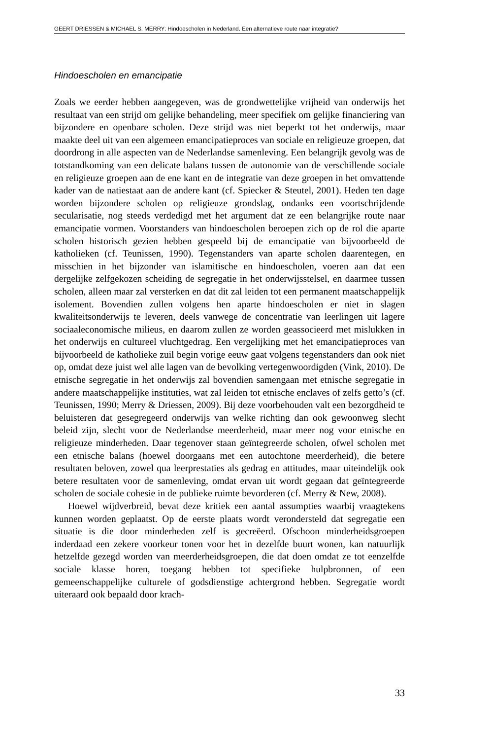GEERT DRIESSEN & MICHAEL S. MERRY: Hindoescholen in Nederland. Een alternatieve route naar integratie?
Hindoescholen en emancipatie
Zoals we eerder hebben aangegeven, was de grondwettelijke vrijheid van onderwijs het resultaat van een strijd om gelijke behandeling, meer specifiek om gelijke financiering van bijzondere en openbare scholen. Deze strijd was niet beperkt tot het onderwijs, maar maakte deel uit van een algemeen emancipatieproces van sociale en religieuze groepen, dat doordrong in alle aspecten van de Nederlandse samenleving. Een belangrijk gevolg was de totstandkoming van een delicate balans tussen de autonomie van de verschillende sociale en religieuze groepen aan de ene kant en de integratie van deze groepen in het omvattende kader van de natiestaat aan de andere kant (cf. Spiecker & Steutel, 2001). Heden ten dage worden bijzondere scholen op religieuze grondslag, ondanks een voortschrijdende secularisatie, nog steeds verdedigd met het argument dat ze een belangrijke route naar emancipatie vormen. Voorstanders van hindoescholen beroepen zich op de rol die aparte scholen historisch gezien hebben gespeeld bij de emancipatie van bijvoorbeeld de katholieken (cf. Teunissen, 1990). Tegenstanders van aparte scholen daarentegen, en misschien in het bijzonder van islamitische en hindoescholen, voeren aan dat een dergelijke zelfgekozen scheiding de segregatie in het onderwijsstelsel, en daarmee tussen scholen, alleen maar zal versterken en dat dit zal leiden tot een permanent maatschappelijk isolement. Bovendien zullen volgens hen aparte hindoescholen er niet in slagen kwaliteitsonderwijs te leveren, deels vanwege de concentratie van leerlingen uit lagere sociaaleconomische milieus, en daarom zullen ze worden geassocieerd met mislukken in het onderwijs en cultureel vluchtgedrag. Een vergelijking met het emancipatieproces van bijvoorbeeld de katholieke zuil begin vorige eeuw gaat volgens tegenstanders dan ook niet op, omdat deze juist wel alle lagen van de bevolking vertegenwoordigden (Vink, 2010). De etnische segregatie in het onderwijs zal bovendien samengaan met etnische segregatie in andere maatschappelijke instituties, wat zal leiden tot etnische enclaves of zelfs getto’s (cf. Teunissen, 1990; Merry & Driessen, 2009). Bij deze voorbehouden valt een bezorgdheid te beluisteren dat gesegregeerd onderwijs van welke richting dan ook gewoonweg slecht beleid zijn, slecht voor de Nederlandse meerderheid, maar meer nog voor etnische en religieuze minderheden. Daar tegenover staan geïntegreerde scholen, ofwel scholen met een etnische balans (hoewel doorgaans met een autochtone meerderheid), die betere resultaten beloven, zowel qua leerprestaties als gedrag en attitudes, maar uiteindelijk ook betere resultaten voor de samenleving, omdat ervan uit wordt gegaan dat geïntegreerde scholen de sociale cohesie in de publieke ruimte bevorderen (cf. Merry & New, 2008).
Hoewel wijdverbreid, bevat deze kritiek een aantal assumpties waarbij vraagtekens kunnen worden geplaatst. Op de eerste plaats wordt verondersteld dat segregatie een situatie is die door minderheden zelf is gecreëerd. Ofschoon minderheidsgroepen inderdaad een zekere voorkeur tonen voor het in dezelfde buurt wonen, kan natuurlijk hetzelfde gezegd worden van meerderheidsgroepen, die dat doen omdat ze tot eenzelfde sociale klasse horen, toegang hebben tot specifieke hulpbronnen, of een gemeenschappelijke culturele of godsdienstige achtergrond hebben. Segregatie wordt uiteraard ook bepaald door krach-
33